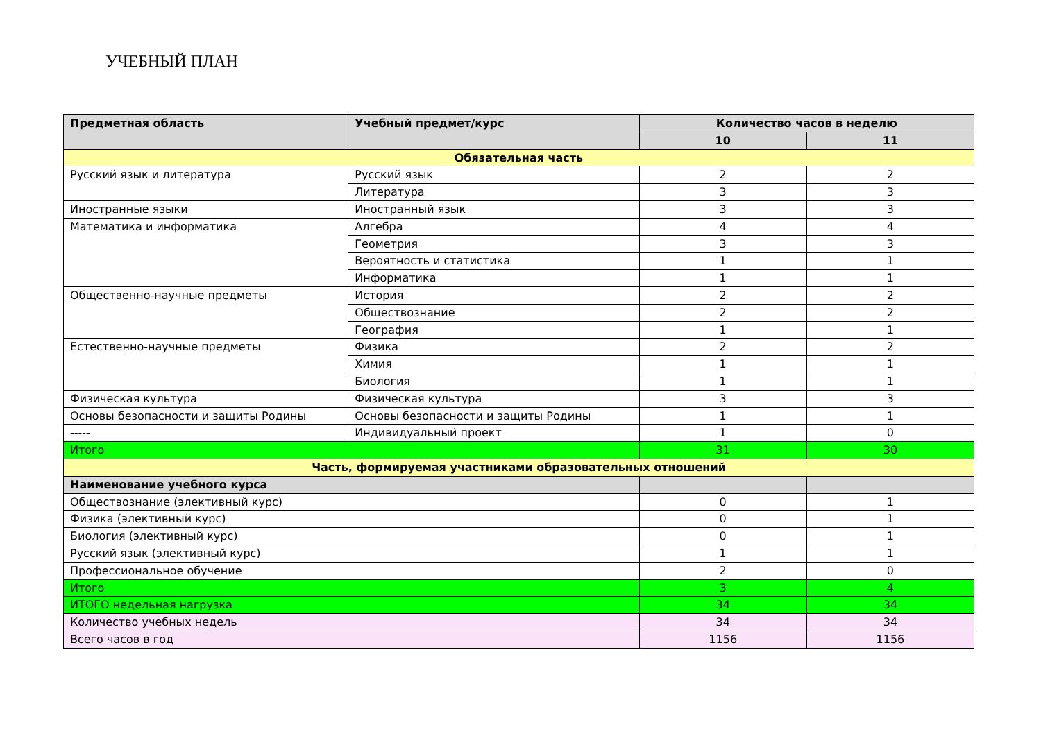УЧЕБНЫЙ ПЛАН
| Предметная область | Учебный предмет/курс | Количество часов в неделю | |
| --- | --- | --- | --- |
| | | 10 | 11 |
| Обязательная часть | | | |
| Русский язык и литература | Русский язык | 2 | 2 |
| | Литература | 3 | 3 |
| Иностранные языки | Иностранный язык | 3 | 3 |
| Математика и информатика | Алгебра | 4 | 4 |
| | Геометрия | 3 | 3 |
| | Вероятность и статистика | 1 | 1 |
| | Информатика | 1 | 1 |
| Общественно-научные предметы | История | 2 | 2 |
| | Обществознание | 2 | 2 |
| | География | 1 | 1 |
| Естественно-научные предметы | Физика | 2 | 2 |
| | Химия | 1 | 1 |
| | Биология | 1 | 1 |
| Физическая культура | Физическая культура | 3 | 3 |
| Основы безопасности и защиты Родины | Основы безопасности и защиты Родины | 1 | 1 |
| ----- | Индивидуальный проект | 1 | 0 |
| Итого | | 31 | 30 |
| Часть, формируемая участниками образовательных отношений | | | |
| Наименование учебного курса | | | |
| Обществознание (элективный курс) | | 0 | 1 |
| Физика (элективный курс) | | 0 | 1 |
| Биология (элективный курс) | | 0 | 1 |
| Русский язык (элективный курс) | | 1 | 1 |
| Профессиональное обучение | | 2 | 0 |
| Итого | | 3 | 4 |
| ИТОГО недельная нагрузка | | 34 | 34 |
| Количество учебных недель | | 34 | 34 |
| Всего часов в год | | 1156 | 1156 |